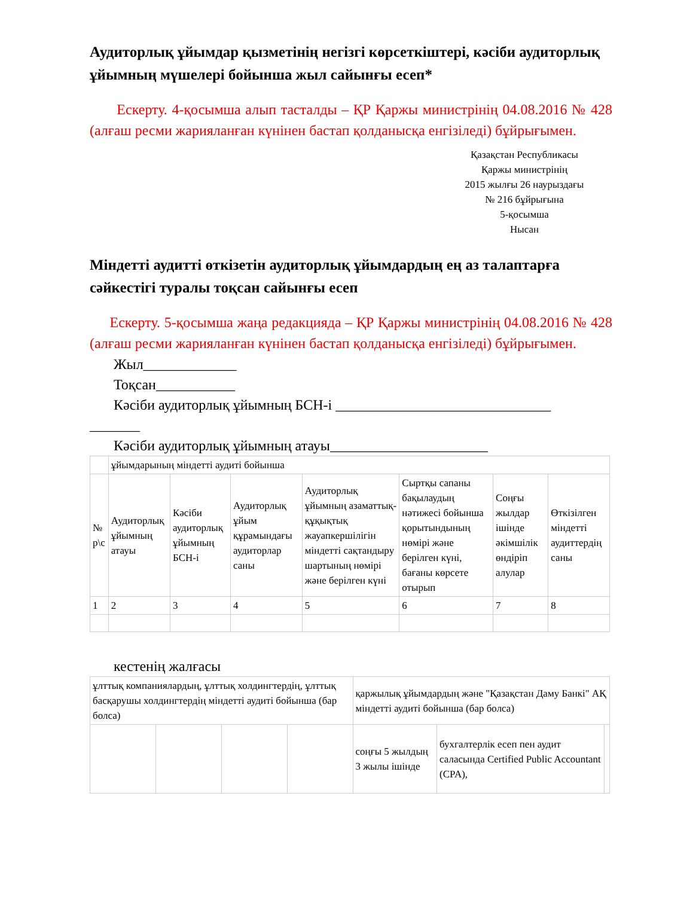Аудиторлық ұйымдар қызметінің негізгі көрсеткіштері, кәсіби аудиторлық ұйымның мүшелері бойынша жыл сайынғы есеп*
Ескерту. 4-қосымша алып тасталды – ҚР Қаржы министрінің 04.08.2016 № 428 (алғаш ресми жарияланған күнінен бастап қолданысқа енгізіледі) бұйрығымен.
Қазақстан Республикасы
Қаржы министрінің
2015 жылғы 26 наурыздағы
№ 216 бұйрығына
5-қосымша
Нысан
Міндетті аудитті өткізетін аудиторлық ұйымдардың ең аз талаптарға сәйкестігі туралы тоқсан сайынғы есеп
Ескерту. 5-қосымша жаңа редакцияда – ҚР Қаржы министрінің 04.08.2016 № 428 (алғаш ресми жарияланған күнінен бастап қолданысқа енгізіледі) бұйрығымен.
Жыл_____________
Тоқсан___________
Кәсіби аудиторлық ұйымның БСН-і ______________________________
_______
Кәсіби аудиторлық ұйымның атауы______________________
| | ұйымдарының міндетті аудиті бойынша | | | | | | |
| № р\с | Аудиторлық ұйымның атауы | Кәсіби аудиторлық ұйымның БСН-і | Аудиторлық ұйым құрамындағы аудиторлар саны | Аудиторлық ұйымның азаматтық-құқықтық жауапкершілігін міндетті сақтандыру шартының нөмірі және берілген күні | Сыртқы сапаны бақылаудың нәтижесі бойынша қорытындының нөмірі және берілген күні, бағаны көрсете отырып | Соңғы жылдар ішінде әкімшілік өндіріп алулар | Өткізілген міндетті аудиттердің саны |
| 1 | 2 | 3 | 4 | 5 | 6 | 7 | 8 |
кестенің жалғасы
| ұлттық компаниялардың, ұлттық холдингтердің, ұлттық басқарушы холдингтердің міндетті аудиті бойынша (бар болса) | | | | қаржылық ұйымдардың және "Қазақстан Даму Банкі" АҚ міндетті аудиті бойынша (бар болса) | | |
| | | | | соңғы 5 жылдың 3 жылы ішінде | бухгалтерлік есеп пен аудит саласында Certified Public Accountant (CPA), | |